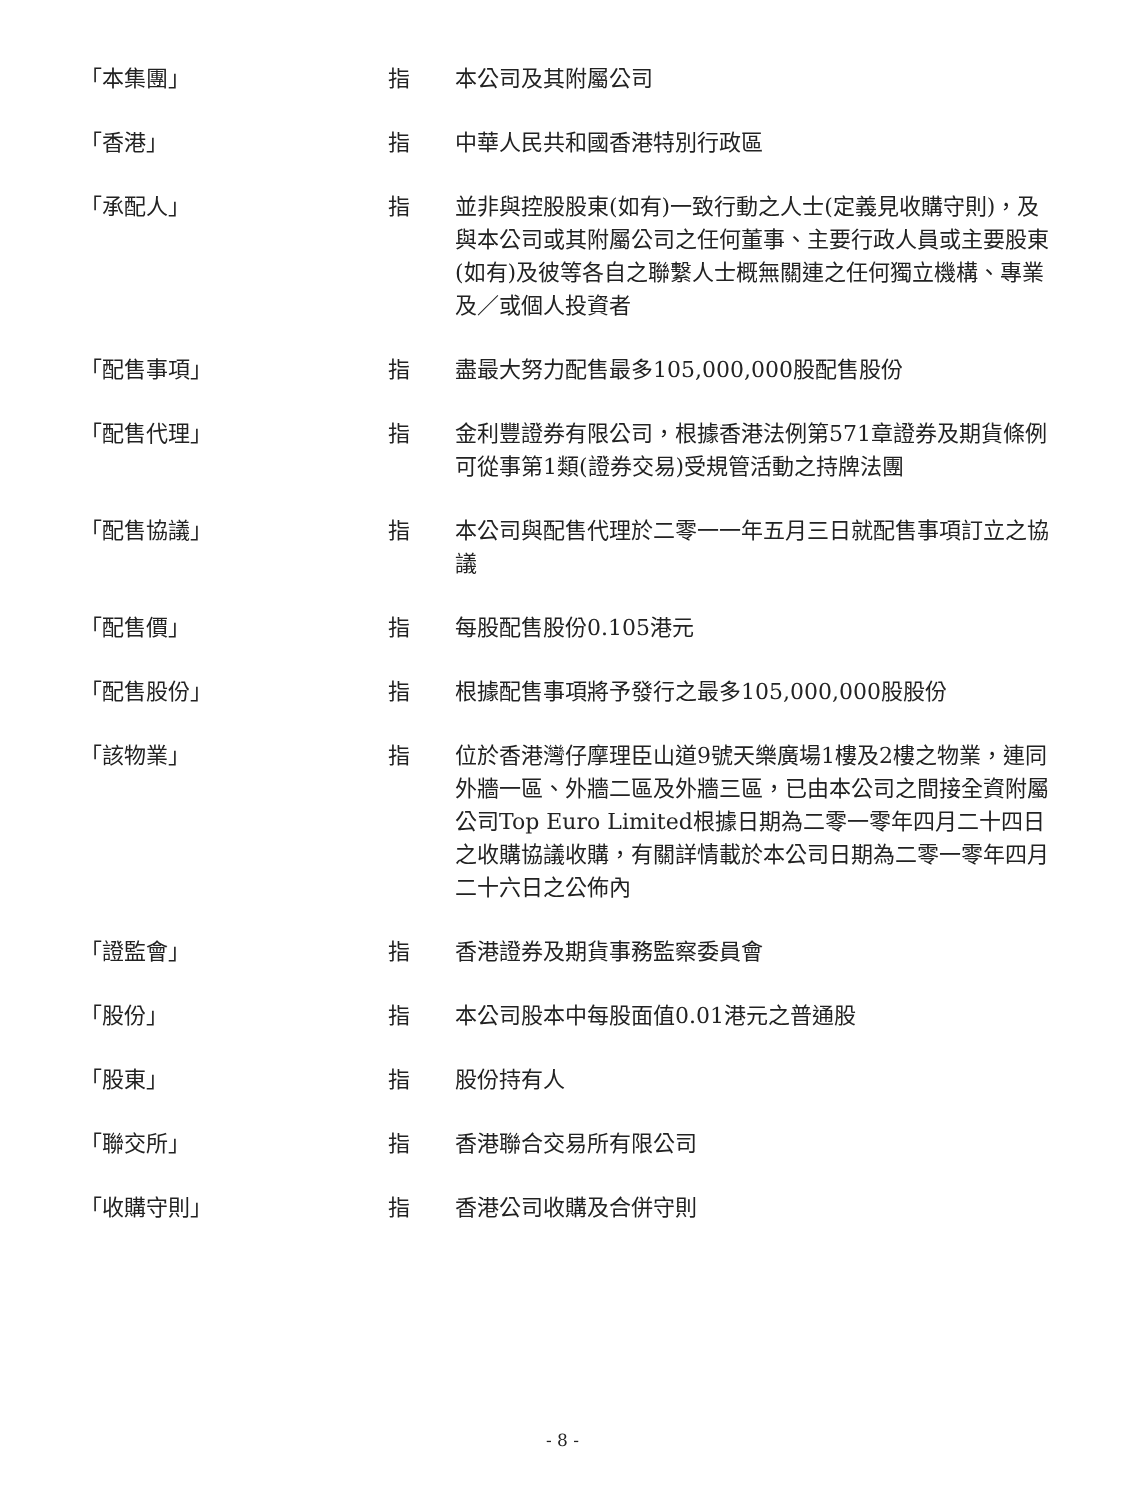| 「本集團」 | 指 | 本公司及其附屬公司 |
| 「香港」 | 指 | 中華人民共和國香港特別行政區 |
| 「承配人」 | 指 | 並非與控股股東(如有)一致行動之人士(定義見收購守則)，及與本公司或其附屬公司之任何董事、主要行政人員或主要股東(如有)及彼等各自之聯繫人士概無關連之任何獨立機構、專業及／或個人投資者 |
| 「配售事項」 | 指 | 盡最大努力配售最多105,000,000股配售股份 |
| 「配售代理」 | 指 | 金利豐證券有限公司，根據香港法例第571章證券及期貨條例可從事第1類(證券交易)受規管活動之持牌法團 |
| 「配售協議」 | 指 | 本公司與配售代理於二零一一年五月三日就配售事項訂立之協議 |
| 「配售價」 | 指 | 每股配售股份0.105港元 |
| 「配售股份」 | 指 | 根據配售事項將予發行之最多105,000,000股股份 |
| 「該物業」 | 指 | 位於香港灣仔摩理臣山道9號天樂廣場1樓及2樓之物業，連同外牆一區、外牆二區及外牆三區，已由本公司之間接全資附屬公司Top Euro Limited根據日期為二零一零年四月二十四日之收購協議收購，有關詳情載於本公司日期為二零一零年四月二十六日之公佈內 |
| 「證監會」 | 指 | 香港證券及期貨事務監察委員會 |
| 「股份」 | 指 | 本公司股本中每股面值0.01港元之普通股 |
| 「股東」 | 指 | 股份持有人 |
| 「聯交所」 | 指 | 香港聯合交易所有限公司 |
| 「收購守則」 | 指 | 香港公司收購及合併守則 |
- 8 -